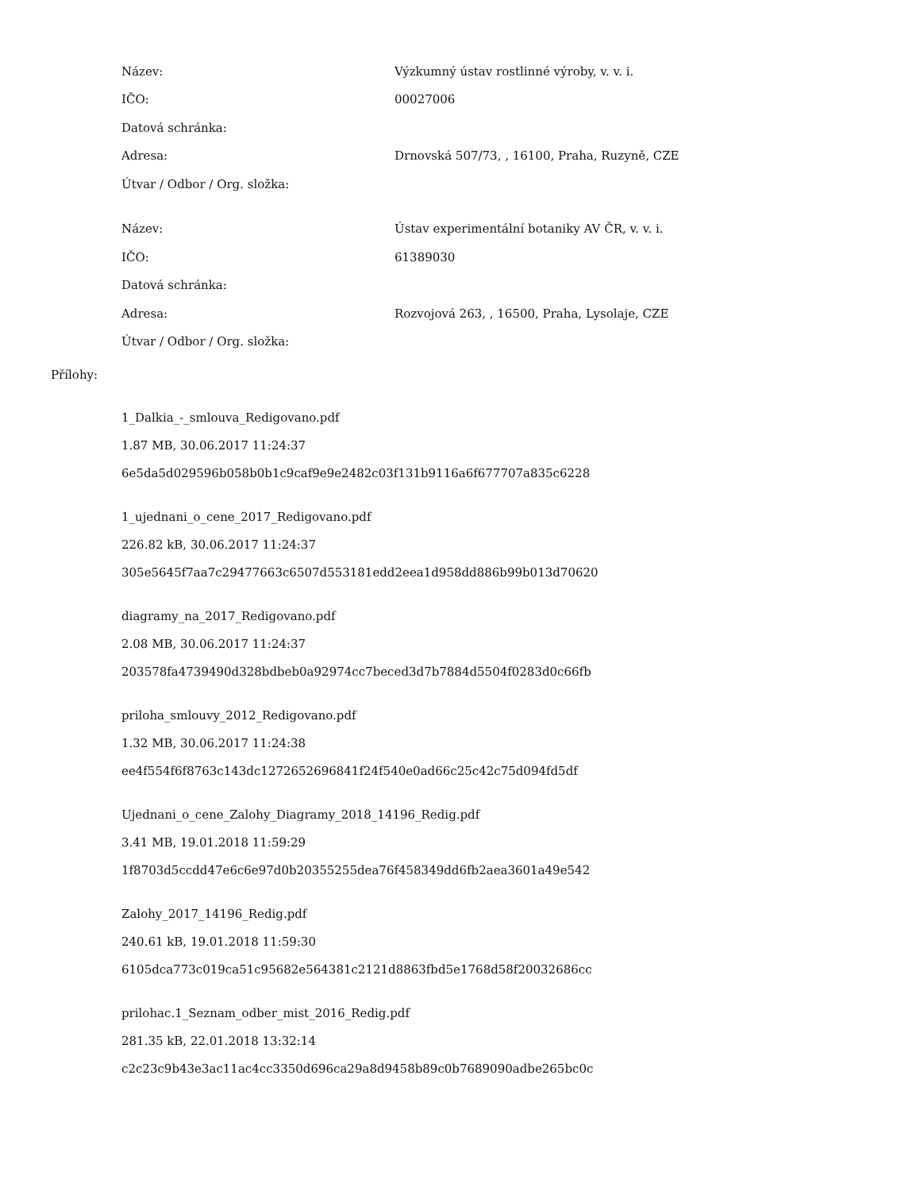Název:
Výzkumný ústav rostlinné výroby, v. v. i.
IČO: 00027006
Datová schránka:
Adresa:
Drnovská 507/73, , 16100, Praha, Ruzyně, CZE
Útvar / Odbor / Org. složka:
Název:
Ústav experimentální botaniky AV ČR, v. v. i.
IČO: 61389030
Datová schránka:
Adresa:
Rozvojová 263, , 16500, Praha, Lysolaje, CZE
Útvar / Odbor / Org. složka:
Přílohy:
1_Dalkia_-_smlouva_Redigovano.pdf
1.87 MB, 30.06.2017 11:24:37
6e5da5d029596b058b0b1c9caf9e9e2482c03f131b9116a6f677707a835c6228
1_ujednani_o_cene_2017_Redigovano.pdf
226.82 kB, 30.06.2017 11:24:37
305e5645f7aa7c29477663c6507d553181edd2eea1d958dd886b99b013d70620
diagramy_na_2017_Redigovano.pdf
2.08 MB, 30.06.2017 11:24:37
203578fa4739490d328bdbeb0a92974cc7beced3d7b7884d5504f0283d0c66fb
priloha_smlouvy_2012_Redigovano.pdf
1.32 MB, 30.06.2017 11:24:38
ee4f554f6f8763c143dc1272652696841f24f540e0ad66c25c42c75d094fd5df
Ujednani_o_cene_Zalohy_Diagramy_2018_14196_Redig.pdf
3.41 MB, 19.01.2018 11:59:29
1f8703d5ccdd47e6c6e97d0b20355255dea76f458349dd6fb2aea3601a49e542
Zalohy_2017_14196_Redig.pdf
240.61 kB, 19.01.2018 11:59:30
6105dca773c019ca51c95682e564381c2121d8863fbd5e1768d58f20032686cc
prilohac.1_Seznam_odber_mist_2016_Redig.pdf
281.35 kB, 22.01.2018 13:32:14
c2c23c9b43e3ac11ac4cc3350d696ca29a8d9458b89c0b7689090adbe265bc0c